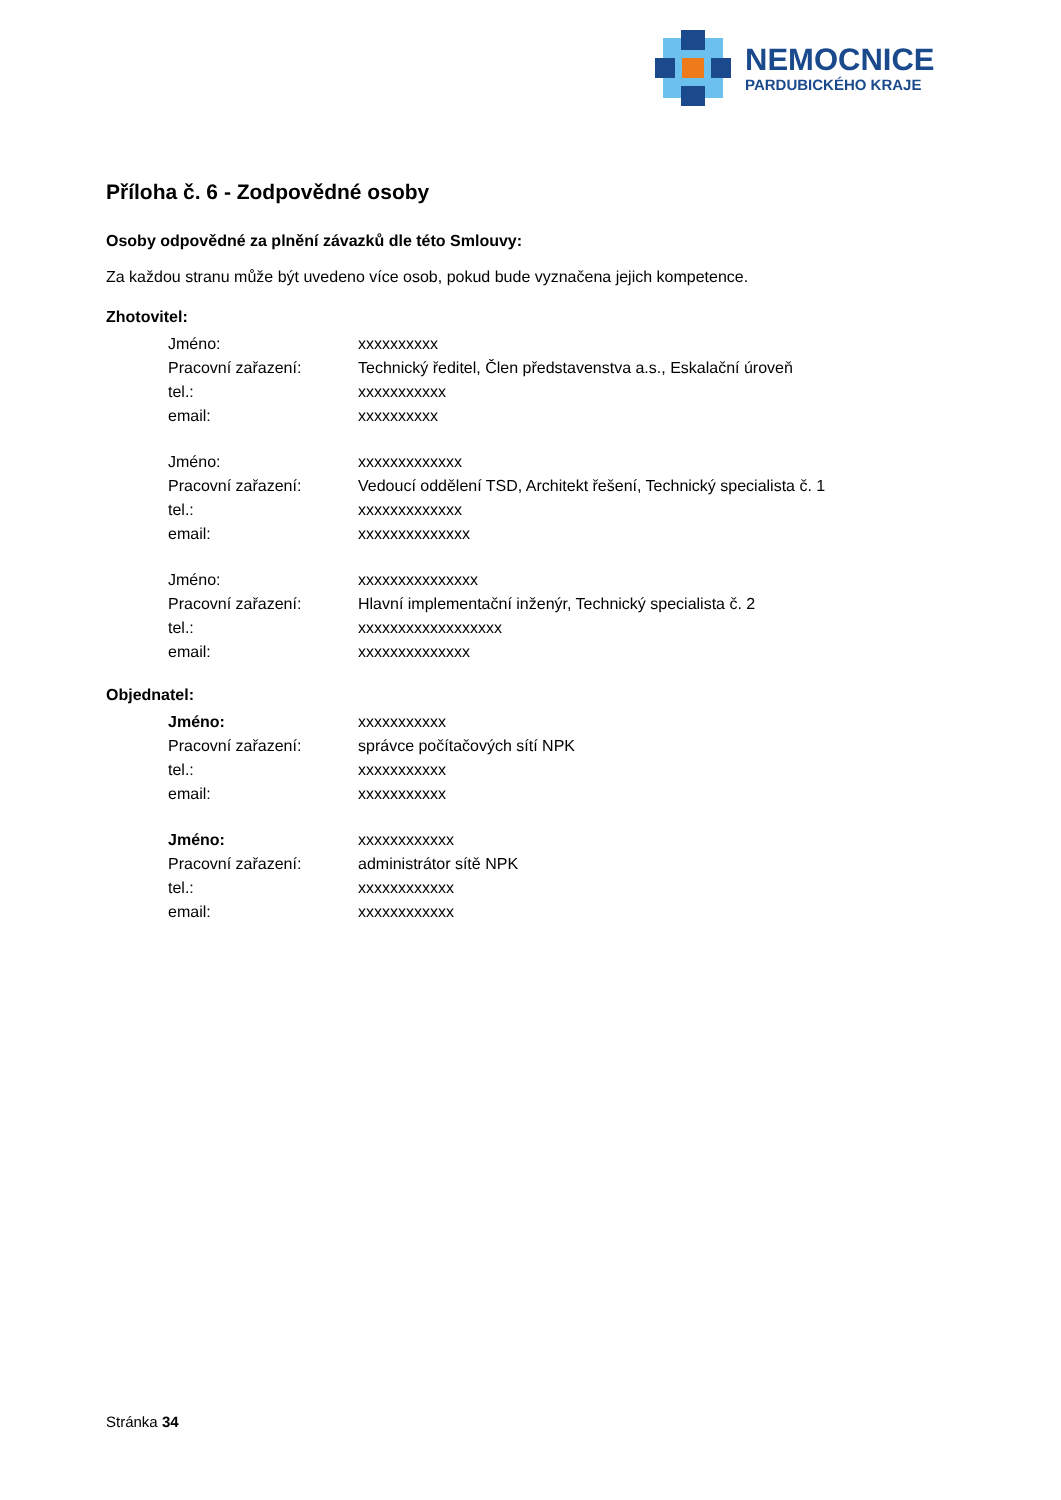NEMOCNICE
PARDUBICKÉHO KRAJE
Příloha č. 6 - Zodpovědné osoby
Osoby odpovědné za plnění závazků dle této Smlouvy:
Za každou stranu může být uvedeno více osob, pokud bude vyznačena jejich kompetence.
Zhotovitel:
| Jméno: | xxxxxxxxxx |
| Pracovní zařazení: | Technický ředitel, Člen představenstva a.s., Eskalační úroveň |
| tel.: | xxxxxxxxxxx |
| email: | xxxxxxxxxx |
| Jméno: | xxxxxxxxxxxxx |
| Pracovní zařazení: | Vedoucí oddělení TSD, Architekt řešení, Technický specialista č. 1 |
| tel.: | xxxxxxxxxxxxx |
| email: | xxxxxxxxxxxxxx |
| Jméno: | xxxxxxxxxxxxxxx |
| Pracovní zařazení: | Hlavní implementační inženýr, Technický specialista č. 2 |
| tel.: | xxxxxxxxxxxxxxxxxx |
| email: | xxxxxxxxxxxxxx |
Objednatel:
| Jméno: | xxxxxxxxxxx |
| Pracovní zařazení: | správce počítačových sítí NPK |
| tel.: | xxxxxxxxxxx |
| email: | xxxxxxxxxxx |
| Jméno: | xxxxxxxxxxxx |
| Pracovní zařazení: | administrátor sítě NPK |
| tel.: | xxxxxxxxxxxx |
| email: | xxxxxxxxxxxx |
Stránka 34